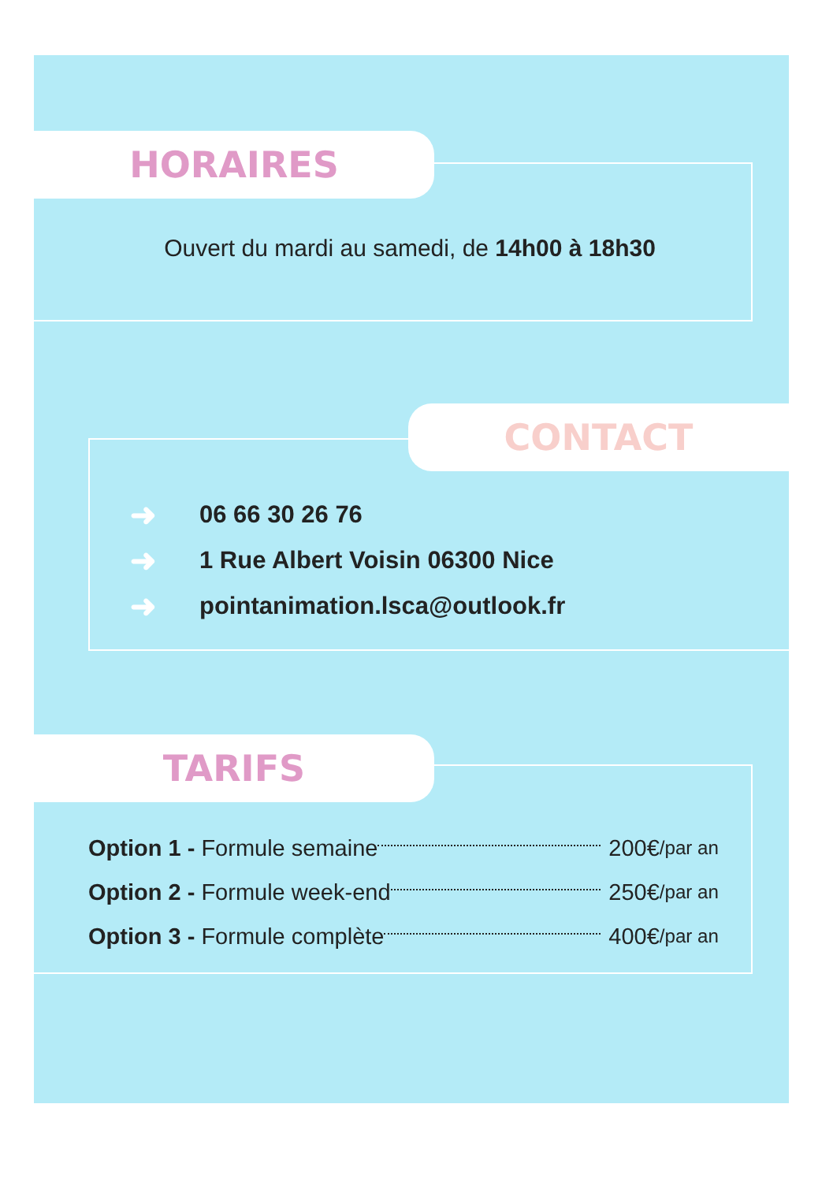HORAIRES
Ouvert du mardi au samedi, de 14h00 à 18h30
CONTACT
➜ 06 66 30 26 76
➜ 1 Rue Albert Voisin 06300 Nice
➜ pointanimation.lsca@outlook.fr
TARIFS
Option 1 - Formule semaine 200€ /par an
Option 2 - Formule week-end 250€ /par an
Option 3 - Formule complète 400€ /par an